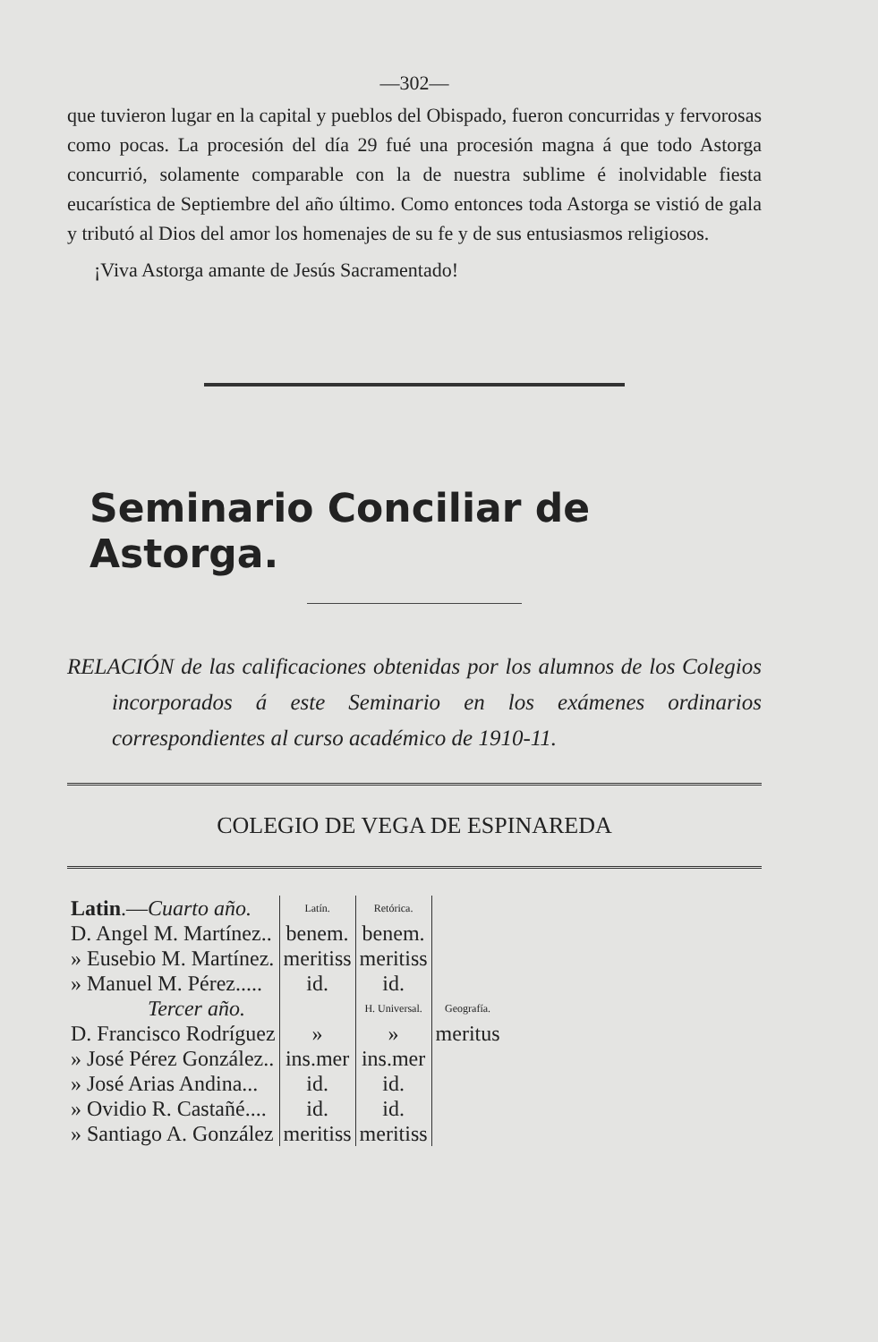—302—
que tuvieron lugar en la capital y pueblos del Obispado, fueron concurridas y fervorosas como pocas. La procesión del día 29 fué una procesión magna á que todo Astorga concurrió, solamente comparable con la de nuestra sublime é inolvidable fiesta eucarística de Septiembre del año último. Como entonces toda Astorga se vistió de gala y tributó al Dios del amor los homenajes de su fe y de sus entusiasmos religiosos.
¡Viva Astorga amante de Jesús Sacramentado!
Seminario Conciliar de Astorga.
RELACIÓN de las calificaciones obtenidas por los alumnos de los Colegios incorporados á este Seminario en los exámenes ordinarios correspondientes al curso académico de 1910-11.
COLEGIO DE VEGA DE ESPINAREDA
| Latin .— Cuarto año. | Latín. | Retórica. | |
| D. Angel M. Martínez.. | benem. | benem. | |
| » Eusebio M. Martínez. | meritiss | meritiss | |
| » Manuel M. Pérez..... | id. | id. | |
| Tercer año. | | H. Universal. | Geografía. |
| D. Francisco Rodríguez | » | » | meritus |
| » José Pérez González.. | ins.mer | ins.mer | |
| » José Arias Andina... | id. | id. | |
| » Ovidio R. Castañé.... | id. | id. | |
| » Santiago A. González | meritiss | meritiss | |